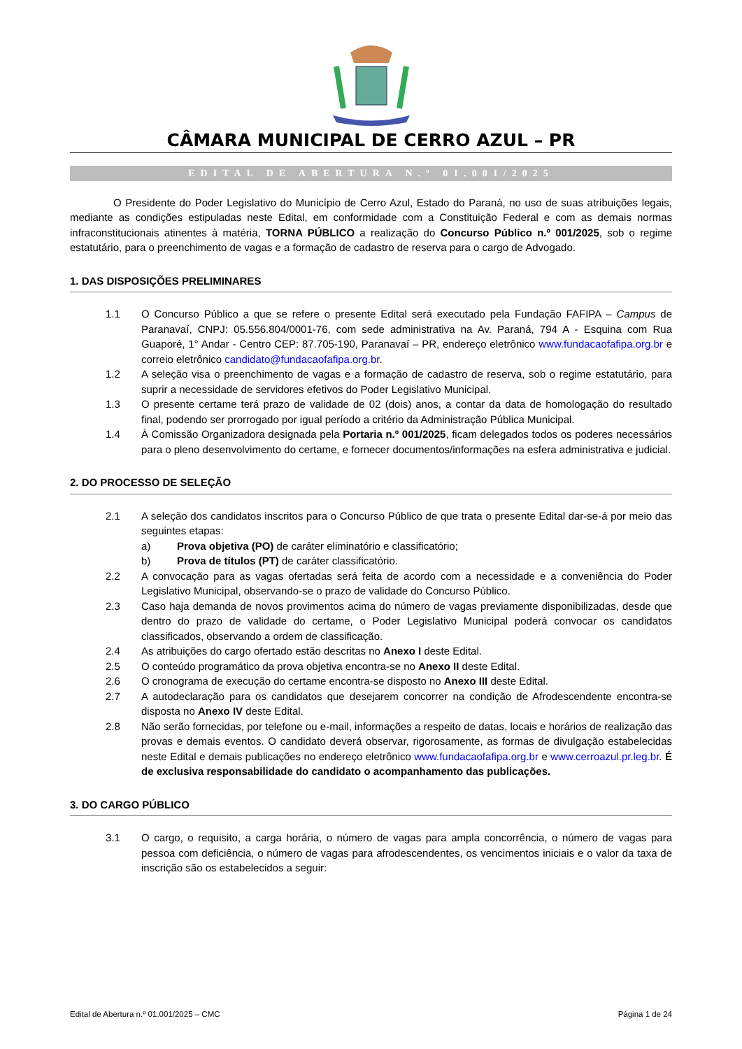CÂMARA MUNICIPAL DE CERRO AZUL – PR
EDITAL DE ABERTURA N.º 01.001/2025
O Presidente do Poder Legislativo do Município de Cerro Azul, Estado do Paraná, no uso de suas atribuições legais, mediante as condições estipuladas neste Edital, em conformidade com a Constituição Federal e com as demais normas infraconstitucionais atinentes à matéria, TORNA PÚBLICO a realização do Concurso Público n.º 001/2025, sob o regime estatutário, para o preenchimento de vagas e a formação de cadastro de reserva para o cargo de Advogado.
1. DAS DISPOSIÇÕES PRELIMINARES
1.1 O Concurso Público a que se refere o presente Edital será executado pela Fundação FAFIPA – Campus de Paranavaí, CNPJ: 05.556.804/0001-76, com sede administrativa na Av. Paraná, 794 A - Esquina com Rua Guaporé, 1° Andar - Centro CEP: 87.705-190, Paranavaí – PR, endereço eletrônico www.fundacaofafipa.org.br e correio eletrônico candidato@fundacaofafipa.org.br.
1.2 A seleção visa o preenchimento de vagas e a formação de cadastro de reserva, sob o regime estatutário, para suprir a necessidade de servidores efetivos do Poder Legislativo Municipal.
1.3 O presente certame terá prazo de validade de 02 (dois) anos, a contar da data de homologação do resultado final, podendo ser prorrogado por igual período a critério da Administração Pública Municipal.
1.4 À Comissão Organizadora designada pela Portaria n.º 001/2025, ficam delegados todos os poderes necessários para o pleno desenvolvimento do certame, e fornecer documentos/informações na esfera administrativa e judicial.
2. DO PROCESSO DE SELEÇÃO
2.1 A seleção dos candidatos inscritos para o Concurso Público de que trata o presente Edital dar-se-á por meio das seguintes etapas:
a) Prova objetiva (PO) de caráter eliminatório e classificatório;
b) Prova de títulos (PT) de caráter classificatório.
2.2 A convocação para as vagas ofertadas será feita de acordo com a necessidade e a conveniência do Poder Legislativo Municipal, observando-se o prazo de validade do Concurso Público.
2.3 Caso haja demanda de novos provimentos acima do número de vagas previamente disponibilizadas, desde que dentro do prazo de validade do certame, o Poder Legislativo Municipal poderá convocar os candidatos classificados, observando a ordem de classificação.
2.4 As atribuições do cargo ofertado estão descritas no Anexo I deste Edital.
2.5 O conteúdo programático da prova objetiva encontra-se no Anexo II deste Edital.
2.6 O cronograma de execução do certame encontra-se disposto no Anexo III deste Edital.
2.7 A autodeclaração para os candidatos que desejarem concorrer na condição de Afrodescendente encontra-se disposta no Anexo IV deste Edital.
2.8 Não serão fornecidas, por telefone ou e-mail, informações a respeito de datas, locais e horários de realização das provas e demais eventos. O candidato deverá observar, rigorosamente, as formas de divulgação estabelecidas neste Edital e demais publicações no endereço eletrônico www.fundacaofafipa.org.br e www.cerroazul.pr.leg.br. É de exclusiva responsabilidade do candidato o acompanhamento das publicações.
3. DO CARGO PÚBLICO
3.1 O cargo, o requisito, a carga horária, o número de vagas para ampla concorrência, o número de vagas para pessoa com deficiência, o número de vagas para afrodescendentes, os vencimentos iniciais e o valor da taxa de inscrição são os estabelecidos a seguir:
Edital de Abertura n.º 01.001/2025 – CMC Página 1 de 24